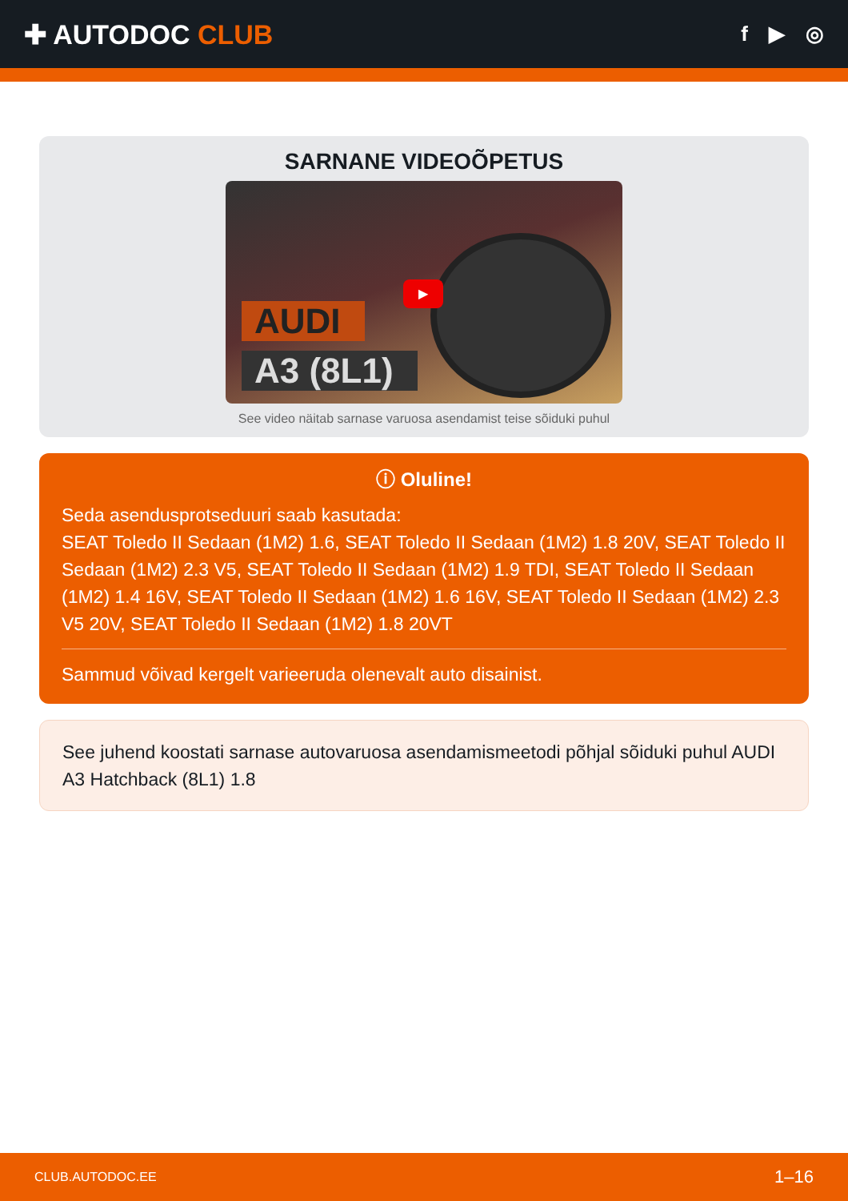✚ AUTODOC CLUB
f ▶ ◎
SARNANE VIDEOÕPETUS
AUDI
A3 (8L1)
▶
See video näitab sarnase varuosa asendamist teise sõiduki puhul
ⓘ Oluline!
Seda asendusprotseduuri saab kasutada:
SEAT Toledo II Sedaan (1M2) 1.6, SEAT Toledo II Sedaan (1M2) 1.8 20V, SEAT Toledo II Sedaan (1M2) 2.3 V5, SEAT Toledo II Sedaan (1M2) 1.9 TDI, SEAT Toledo II Sedaan (1M2) 1.4 16V, SEAT Toledo II Sedaan (1M2) 1.6 16V, SEAT Toledo II Sedaan (1M2) 2.3 V5 20V, SEAT Toledo II Sedaan (1M2) 1.8 20VT
Sammud võivad kergelt varieeruda olenevalt auto disainist.
See juhend koostati sarnase autovaruosa asendamismeetodi põhjal sõiduki puhul AUDI A3 Hatchback (8L1) 1.8
CLUB.AUTODOC.EE 1–16